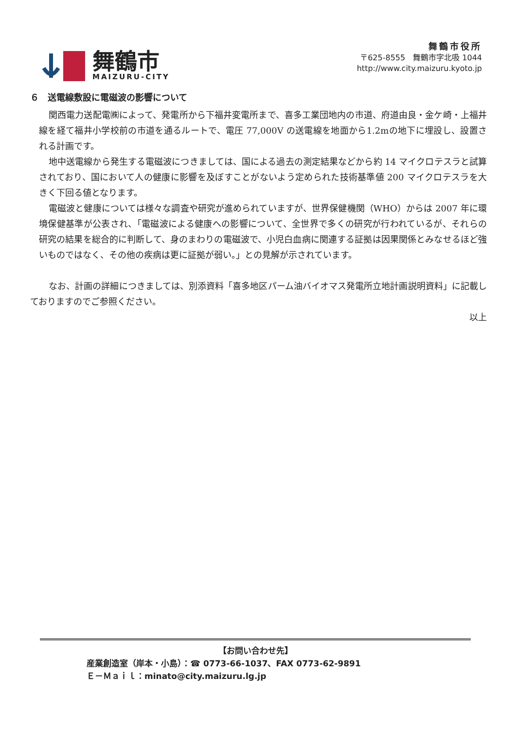舞鶴市
MAIZURU-CITY
舞鶴市役所
〒625-8555　舞鶴市字北吸 1044
http://www.city.maizuru.kyoto.jp
６　送電線敷設に電磁波の影響について
関西電力送配電㈱によって、発電所から下福井変電所まで、喜多工業団地内の市道、府道由良・金ケ崎・上福井線を経て福井小学校前の市道を通るルートで、電圧 77,000V の送電線を地面から1.2mの地下に埋設し、設置される計画です。
地中送電線から発生する電磁波につきましては、国による過去の測定結果などから約 14 マイクロテスラと試算されており、国において人の健康に影響を及ぼすことがないよう定められた技術基準値 200 マイクロテスラを大きく下回る値となります。
電磁波と健康については様々な調査や研究が進められていますが、世界保健機関（WHO）からは 2007 年に環境保健基準が公表され、「電磁波による健康への影響について、全世界で多くの研究が行われているが、それらの研究の結果を総合的に判断して、身のまわりの電磁波で、小児白血病に関連する証拠は因果関係とみなせるほど強いものではなく、その他の疾病は更に証拠が弱い。」との見解が示されています。
　なお、計画の詳細につきましては、別添資料「喜多地区パーム油バイオマス発電所立地計画説明資料」に記載しておりますのでご参照ください。
以上
【お問い合わせ先】
産業創造室（岸本・小島）：☎ 0773-66-1037、FAX 0773-62-9891
Ｅ－Ｍａｉｌ：minato@city.maizuru.lg.jp